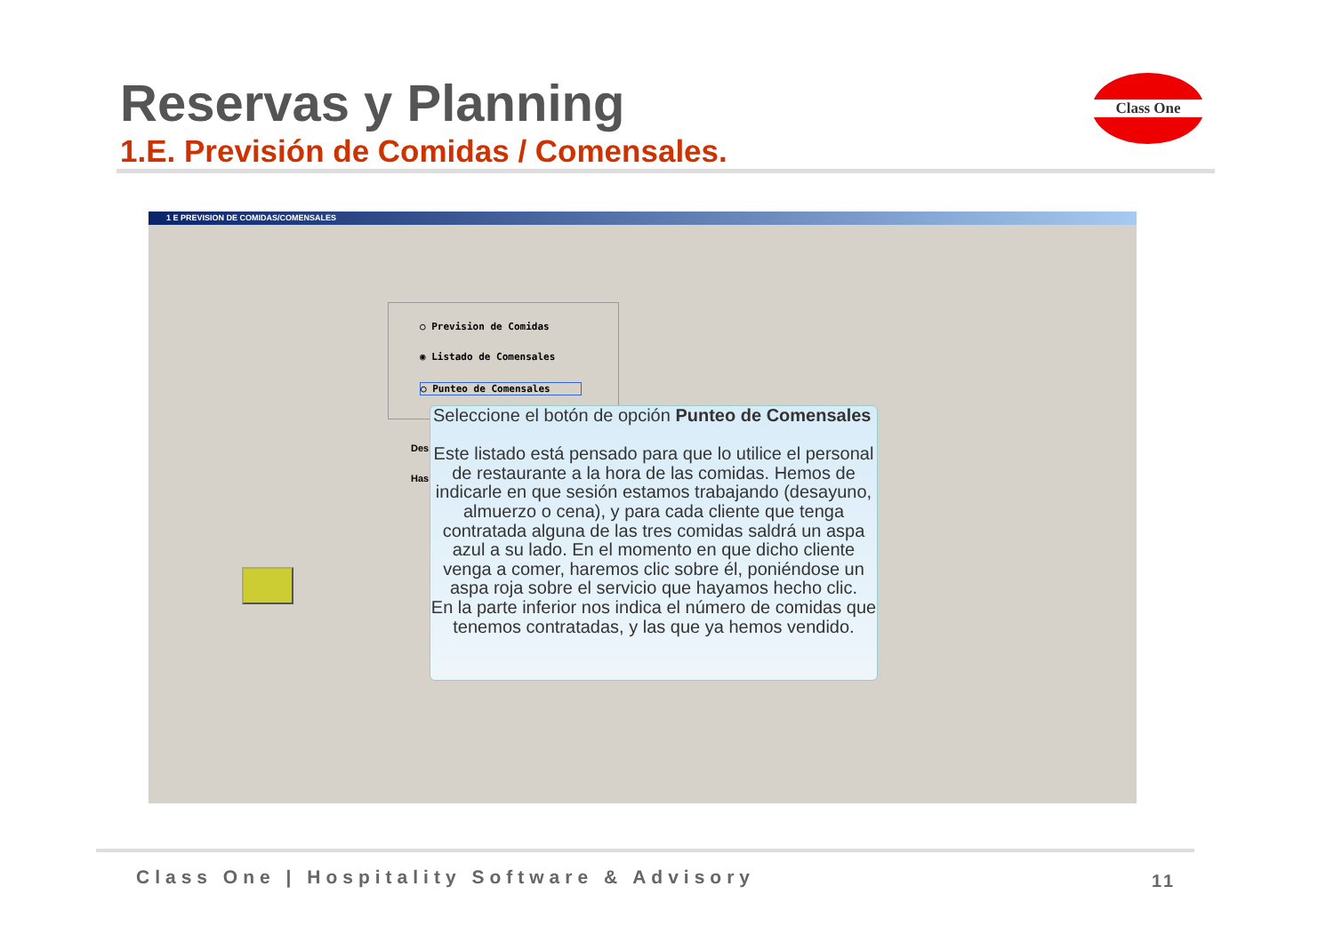Reservas y Planning
1.E. Previsión de Comidas / Comensales.
Class One
1 E PREVISION DE COMIDAS/COMENSALES
○ Prevision de Comidas
◉ Listado de Comensales
○ Punteo de Comensales
Des
Has
Seleccione el botón de opción Punteo de Comensales
Este listado está pensado para que lo utilice el personal de restaurante a la hora de las comidas. Hemos de indicarle en que sesión estamos trabajando (desayuno, almuerzo o cena), y para cada cliente que tenga contratada alguna de las tres comidas saldrá un aspa azul a su lado. En el momento en que dicho cliente venga a comer, haremos clic sobre él, poniéndose un aspa roja sobre el servicio que hayamos hecho clic.
En la parte inferior nos indica el número de comidas que tenemos contratadas, y las que ya hemos vendido.
Class One | Hospitality Software & Advisory
11